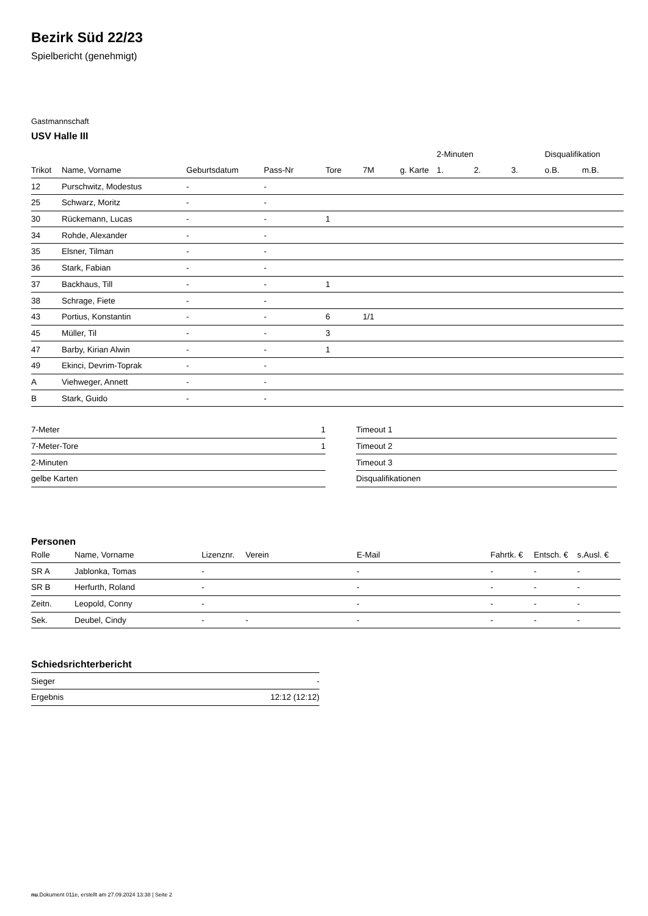Bezirk Süd 22/23
Spielbericht (genehmigt)
Gastmannschaft
USV Halle III
| | | | | | | | 2-Minuten | | | Disqualifikation | |
| --- | --- | --- | --- | --- | --- | --- | --- | --- | --- | --- | --- |
| Trikot | Name, Vorname | Geburtsdatum | Pass-Nr | Tore | 7M | g. Karte | 1. | 2. | 3. | o.B. | m.B. |
| 12 | Purschwitz, Modestus | - | - | | | | | | | | |
| 25 | Schwarz, Moritz | - | - | | | | | | | | |
| 30 | Rückemann, Lucas | - | - | 1 | | | | | | | |
| 34 | Rohde, Alexander | - | - | | | | | | | | |
| 35 | Elsner, Tilman | - | - | | | | | | | | |
| 36 | Stark, Fabian | - | - | | | | | | | | |
| 37 | Backhaus, Till | - | - | 1 | | | | | | | |
| 38 | Schrage, Fiete | - | - | | | | | | | | |
| 43 | Portius, Konstantin | - | - | 6 | 1/1 | | | | | | |
| 45 | Müller, Til | - | - | 3 | | | | | | | |
| 47 | Barby, Kirian Alwin | - | - | 1 | | | | | | | |
| 49 | Ekinci, Devrim-Toprak | - | - | | | | | | | | |
| A | Viehweger, Annett | - | - | | | | | | | | |
| B | Stark, Guido | - | - | | | | | | | | |
| 7-Meter | 1 |
| 7-Meter-Tore | 1 |
| 2-Minuten | |
| gelbe Karten | |
| Timeout 1 |
| Timeout 2 |
| Timeout 3 |
| Disqualifikationen |
Personen
| Rolle | Name, Vorname | Lizenznr. | Verein | E-Mail | Fahrtk. € | Entsch. € | s.Ausl. € |
| --- | --- | --- | --- | --- | --- | --- | --- |
| SR A | Jablonka, Tomas | - | | - | - | - | - |
| SR B | Herfurth, Roland | - | | - | - | - | - |
| Zeitn. | Leopold, Conny | - | | - | - | - | - |
| Sek. | Deubel, Cindy | - | - | - | - | - | - |
Schiedsrichterbericht
| Sieger | - |
| Ergebnis | 12:12 (12:12) |
nu.Dokument 011e, erstellt am 27.09.2024 13:38 | Seite 2